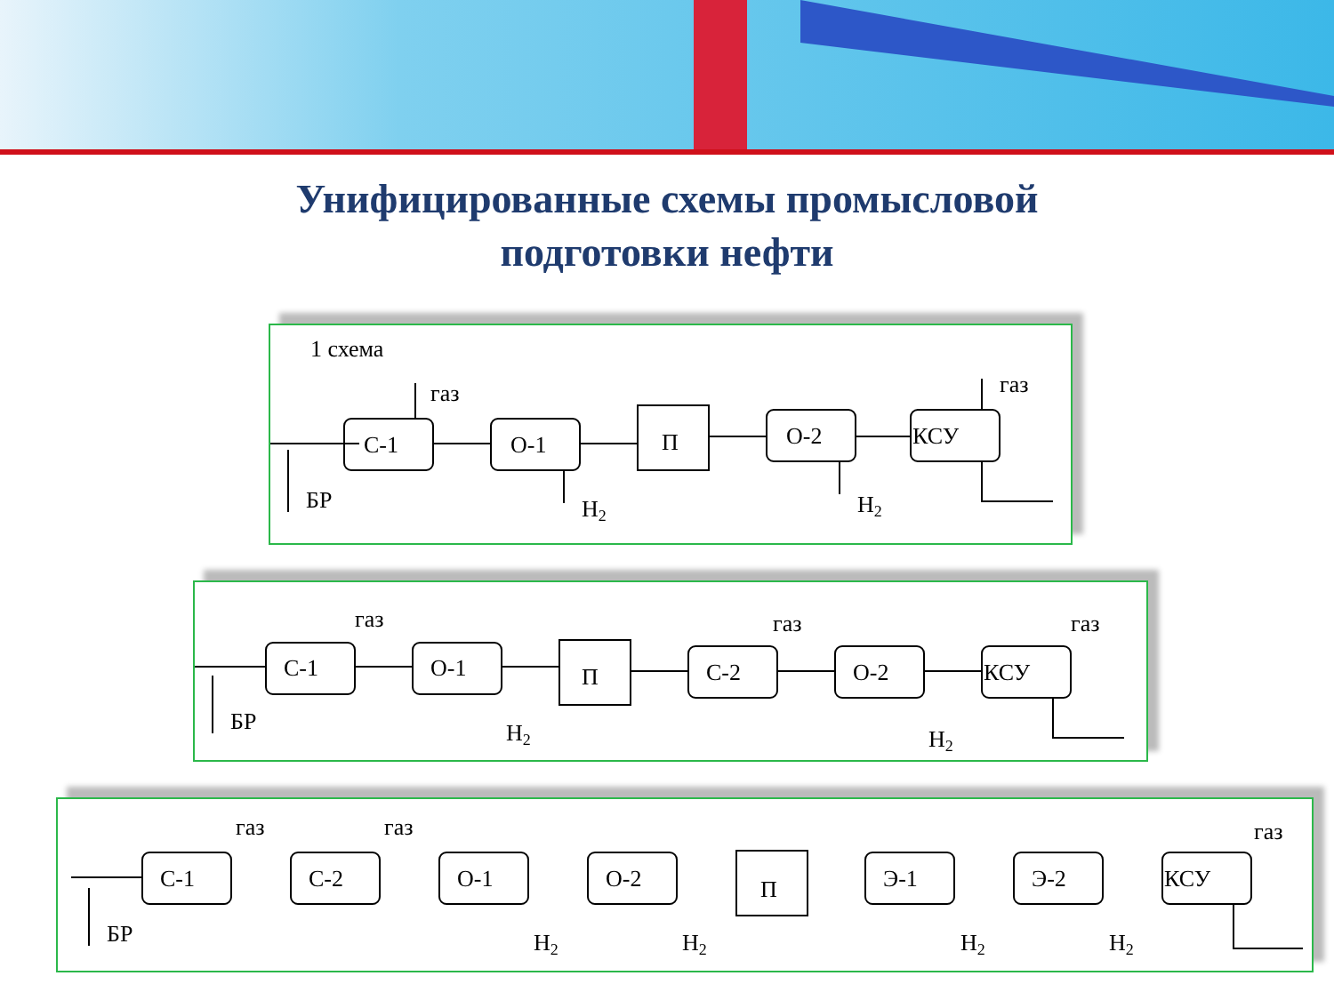Унифицированные схемы промысловой
подготовки нефти
1 схема
БР
С-1
газ
О-1
Н2
П
О-2
Н2
КСУ
газ
БР
С-1
газ
О-1
Н2
П
С-2
газ
О-2
Н2
КСУ
газ
БР
С-1
газ
С-2
газ
О-1
Н2
О-2
Н2
П
Э-1
Н2
Э-2
Н2
КСУ
газ